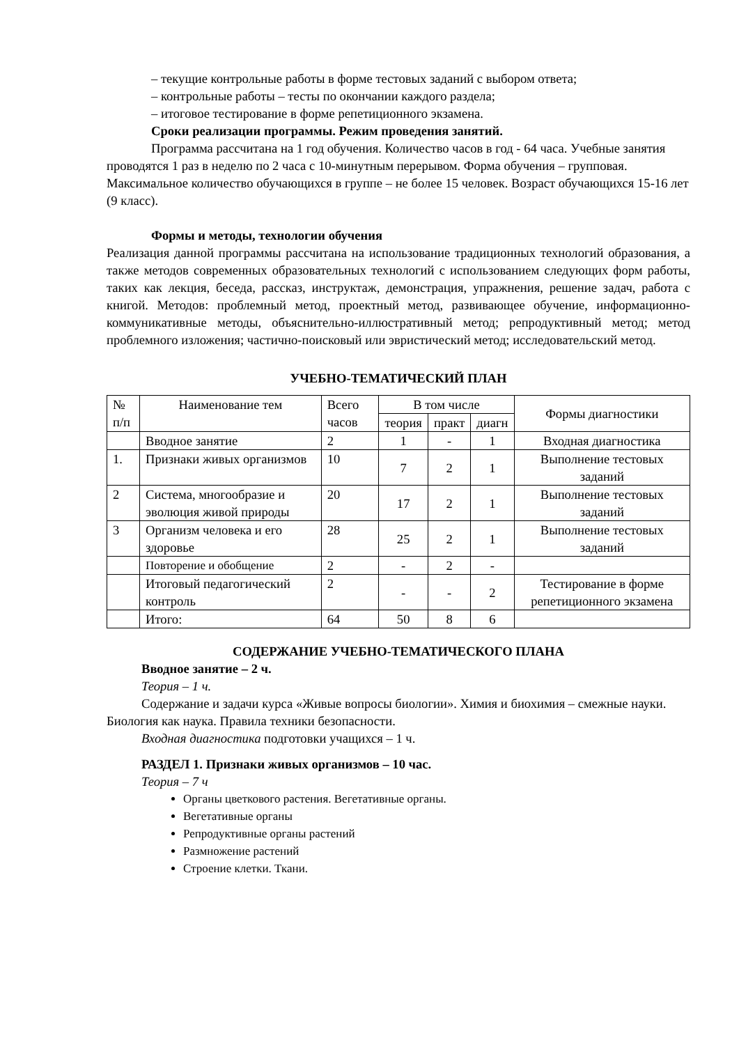– текущие контрольные работы в форме тестовых заданий с выбором ответа;
– контрольные работы – тесты по окончании каждого раздела;
– итоговое тестирование в форме репетиционного экзамена.
Сроки реализации программы. Режим проведения занятий.
Программа рассчитана на 1 год обучения. Количество часов в год - 64 часа. Учебные занятия проводятся 1 раз в неделю по 2 часа с 10-минутным перерывом. Форма обучения – групповая. Максимальное количество обучающихся в группе – не более 15 человек. Возраст обучающихся 15-16 лет (9 класс).
Формы и методы, технологии обучения
Реализация данной программы рассчитана на использование традиционных технологий образования, а также методов современных образовательных технологий с использованием следующих форм работы, таких как лекция, беседа, рассказ, инструктаж, демонстрация, упражнения, решение задач, работа с книгой. Методов: проблемный метод, проектный метод, развивающее обучение, информационно-коммуникативные методы, объяснительно-иллюстративный метод; репродуктивный метод; метод проблемного изложения; частично-поисковый или эвристический метод; исследовательский метод.
УЧЕБНО-ТЕМАТИЧЕСКИЙ ПЛАН
| № п/п | Наименование тем | Всего часов | В том числе | | | Формы диагностики |
| | | | теория | практ | диагн | |
| | Вводное занятие | 2 | 1 | - | 1 | Входная диагностика |
| 1. | Признаки живых организмов | 10 | 7 | 2 | 1 | Выполнение тестовых заданий |
| 2 | Система, многообразие и эволюция живой природы | 20 | 17 | 2 | 1 | Выполнение тестовых заданий |
| 3 | Организм человека и его здоровье | 28 | 25 | 2 | 1 | Выполнение тестовых заданий |
| | Повторение и обобщение | 2 | - | 2 | - | |
| | Итоговый педагогический контроль | 2 | - | - | 2 | Тестирование в форме репетиционного экзамена |
| | Итого: | 64 | 50 | 8 | 6 | |
СОДЕРЖАНИЕ УЧЕБНО-ТЕМАТИЧЕСКОГО ПЛАНА
Вводное занятие – 2 ч.
Теория – 1 ч.
Содержание и задачи курса «Живые вопросы биологии». Химия и биохимия – смежные науки. Биология как наука. Правила техники безопасности.
Входная диагностика подготовки учащихся – 1 ч.
РАЗДЕЛ 1. Признаки живых организмов – 10 час.
Теория – 7 ч
Органы цветкового растения. Вегетативные органы.
Вегетативные органы
Репродуктивные органы растений
Размножение растений
Строение клетки. Ткани.